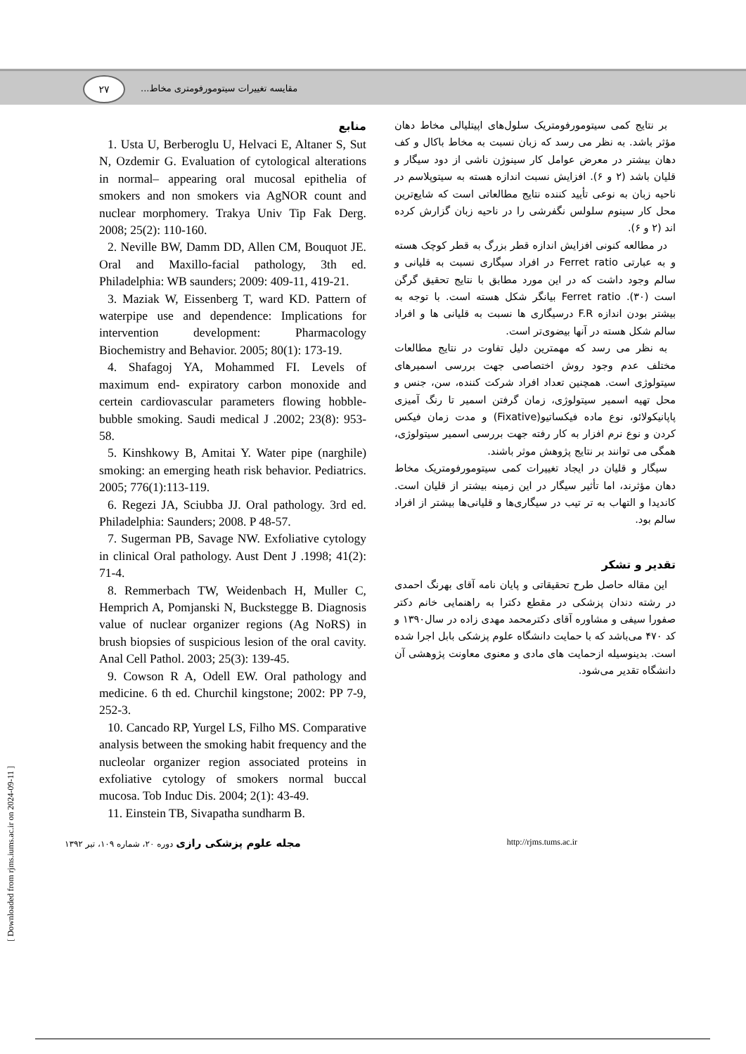۲۷
مقایسه تغییرات سیتومورفومتری مخاط...
بر نتایج کمی سیتومورفومتریک سلول‌های اپیتلیالی مخاط دهان مؤثر باشد. به نظر می رسد که زبان نسبت به مخاط باکال و کف دهان بیشتر در معرض عوامل کار سینوژن ناشی از دود سیگار و قلیان باشد (۲ و ۶). افزایش نسبت اندازه هسته به سیتوپلاسم در ناحیه زبان به نوعی تأیید کننده نتایج مطالعاتی است که شایع‌ترین محل کار سینوم سلولس نگفرشی را در ناحیه زبان گزارش کرده اند (۲ و ۶).
در مطالعه کنونی افزایش اندازه قطر بزرگ به قطر کوچک هسته و به عبارتی Ferret ratio در افراد سیگاری نسبت به قلیانی و سالم وجود داشت که در این مورد مطابق با نتایج تحقیق گرگن است (۳۰). Ferret ratio بیانگر شکل هسته است. با توجه به بیشتر بودن اندازه F.R درسیگاری ها نسبت به قلیانی ها و افراد سالم شکل هسته در آنها بیضوی‌تر است.
به نظر می رسد که مهمترین دلیل تفاوت در نتایج مطالعات مختلف عدم وجود روش اختصاصی جهت بررسی اسمیرهای سیتولوژی است. همچنین تعداد افراد شرکت کننده، سن، جنس و محل تهیه اسمیر سیتولوژی، زمان گرفتن اسمیر تا رنگ آمیزی پاپانیکولائو، نوع ماده فیکساتیو(Fixative) و مدت زمان فیکس کردن و نوع نرم افزار به کار رفته جهت بررسی اسمیر سیتولوژی، همگی می توانند بر نتایج پژوهش موثر باشند.
سیگار و قلیان در ایجاد تغییرات کمی سیتومورفومتریک مخاط دهان مؤثرند، اما تأثیر سیگار در این زمینه بیشتر از قلیان است. کاندیدا و التهاب به تر تیب در سیگاری‌ها و قلیانی‌ها بیشتر از افراد سالم بود.
تقدیر و تشکر
این مقاله حاصل طرح تحقیقاتی و پایان نامه آقای بهرنگ احمدی در رشته دندان پزشکی در مقطع دکترا به راهنمایی خانم دکتر صفورا سیفی و مشاوره آقای دکترمحمد مهدی زاده در سال۱۳۹۰ و کد ۴۷۰ می‌باشد که با حمایت دانشگاه علوم پزشکی بابل اجرا شده است. بدینوسیله ازحمایت های مادی و معنوی معاونت پژوهشی آن دانشگاه تقدیر می‌شود.
منابع
1. Usta U, Berberoglu U, Helvaci E, Altaner S, Sut N, Ozdemir G. Evaluation of cytological alterations in normal– appearing oral mucosal epithelia of smokers and non smokers via AgNOR count and nuclear morphomery. Trakya Univ Tip Fak Derg. 2008; 25(2): 110-160.
2. Neville BW, Damm DD, Allen CM, Bouquot JE. Oral and Maxillo-facial pathology, 3th ed. Philadelphia: WB saunders; 2009: 409-11, 419-21.
3. Maziak W, Eissenberg T, ward KD. Pattern of waterpipe use and dependence: Implications for intervention development: Pharmacology Biochemistry and Behavior. 2005; 80(1): 173-19.
4. Shafagoj YA, Mohammed FI. Levels of maximum end- expiratory carbon monoxide and certein cardiovascular parameters flowing hobble-bubble smoking. Saudi medical J .2002; 23(8): 953-58.
5. Kinshkowy B, Amitai Y. Water pipe (narghile) smoking: an emerging heath risk behavior. Pediatrics. 2005; 776(1):113-119.
6. Regezi JA, Sciubba JJ. Oral pathology. 3rd ed. Philadelphia: Saunders; 2008. P 48-57.
7. Sugerman PB, Savage NW. Exfoliative cytology in clinical Oral pathology. Aust Dent J .1998; 41(2): 71-4.
8. Remmerbach TW, Weidenbach H, Muller C, Hemprich A, Pomjanski N, Buckstegge B. Diagnosis value of nuclear organizer regions (Ag NoRS) in brush biopsies of suspicious lesion of the oral cavity. Anal Cell Pathol. 2003; 25(3): 139-45.
9. Cowson R A, Odell EW. Oral pathology and medicine. 6 th ed. Churchil kingstone; 2002: PP 7-9, 252-3.
10. Cancado RP, Yurgel LS, Filho MS. Comparative analysis between the smoking habit frequency and the nucleolar organizer region associated proteins in exfoliative cytology of smokers normal buccal mucosa. Tob Induc Dis. 2004; 2(1): 43-49.
11. Einstein TB, Sivapatha sundharm B.
مجله علوم پزشکی رازی دوره ۲۰، شماره ۱۰۹، تیر ۱۳۹۲ http://rjms.tums.ac.ir
[ Downloaded from rjms.iums.ac.ir on 2024-09-11 ]